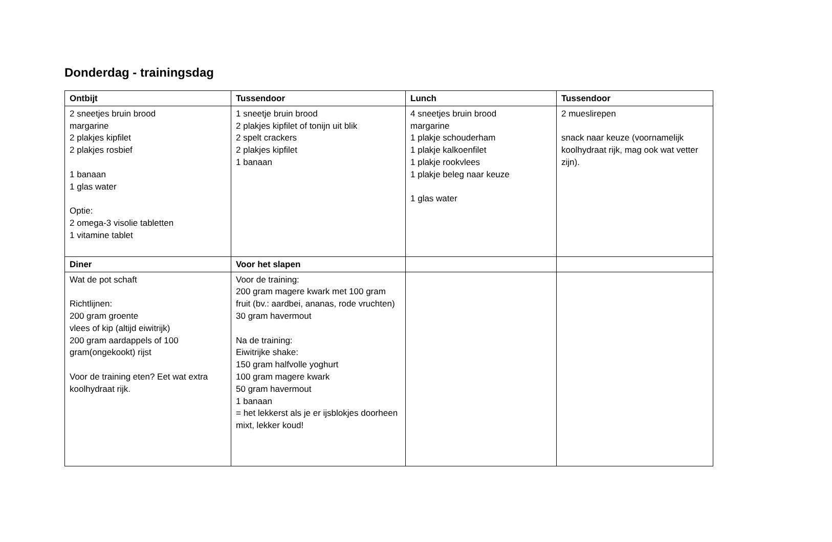Donderdag - trainingsdag
| Ontbijt | Tussendoor | Lunch | Tussendoor |
| --- | --- | --- | --- |
| 2 sneetjes bruin brood margarine 2 plakjes kipfilet 2 plakjes rosbief 1 banaan 1 glas water Optie: 2 omega-3 visolie tabletten 1 vitamine tablet | 1 sneetje bruin brood 2 plakjes kipfilet of tonijn uit blik 2 spelt crackers 2 plakjes kipfilet 1 banaan | 4 sneetjes bruin brood margarine 1 plakje schouderham 1 plakje kalkoenfilet 1 plakje rookvlees 1 plakje beleg naar keuze 1 glas water | 2 mueslirepen snack naar keuze (voornamelijk koolhydraat rijk, mag ook wat vetter zijn). |
| Diner | Voor het slapen | | |
| Wat de pot schaft Richtlijnen: 200 gram groente vlees of kip (altijd eiwitrijk) 200 gram aardappels of 100 gram(ongekookt) rijst Voor de training eten? Eet wat extra koolhydraat rijk. | Voor de training: 200 gram magere kwark met 100 gram fruit (bv.: aardbei, ananas, rode vruchten) 30 gram havermout Na de training: Eiwitrijke shake: 150 gram halfvolle yoghurt 100 gram magere kwark 50 gram havermout 1 banaan = het lekkerst als je er ijsblokjes doorheen mixt, lekker koud! | | |